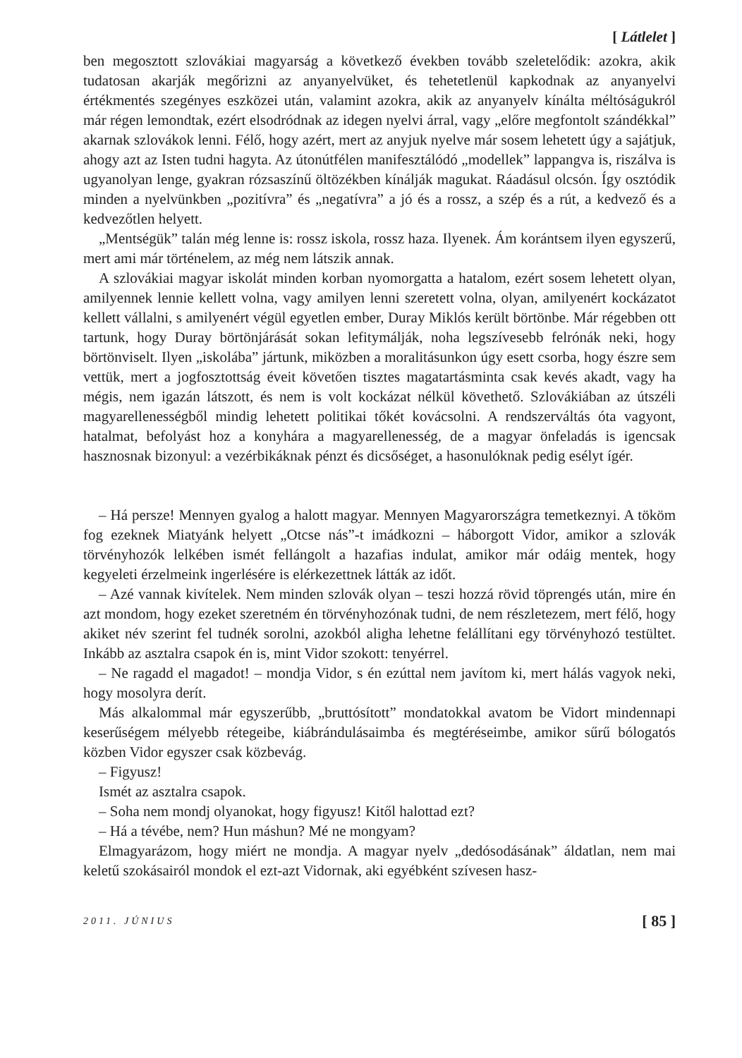[ Látlelet ]
ben megosztott szlovákiai magyarság a következő években tovább szeletelődik: azokra, akik tudatosan akarják megőrizni az anyanyelvüket, és tehetetlenül kapkodnak az anyanyelvi értékmentés szegényes eszközei után, valamint azokra, akik az anyanyelv kínálta méltóságukról már régen lemondtak, ezért elsodródnak az idegen nyelvi árral, vagy „előre megfontolt szándékkal” akarnak szlovákok lenni. Félő, hogy azért, mert az anyjuk nyelve már sosem lehetett úgy a sajátjuk, ahogy azt az Isten tudni hagyta. Az útonútfélen manifesztálódó „modellek” lappangva is, riszálva is ugyanolyan lenge, gyakran rózsaszínű öltözékben kínálják magukat. Ráadásul olcsón. Így osztódik minden a nyelvünkben „pozitívra” és „negatívra” a jó és a rossz, a szép és a rút, a kedvező és a kedvezőtlen helyett.
„Mentségük” talán még lenne is: rossz iskola, rossz haza. Ilyenek. Ám korántsem ilyen egyszerű, mert ami már történelem, az még nem látszik annak.
A szlovákiai magyar iskolát minden korban nyomorgatta a hatalom, ezért sosem lehetett olyan, amilyennek lennie kellett volna, vagy amilyen lenni szeretett volna, olyan, amilyenért kockázatot kellett vállalni, s amilyenért végül egyetlen ember, Duray Miklós került börtönbe. Már régebben ott tartunk, hogy Duray börtönjárását sokan lefitymálják, noha legszívesebb felrónák neki, hogy börtönviselt. Ilyen „iskolába” jártunk, miközben a moralitásunkon úgy esett csorba, hogy észre sem vettük, mert a jogfosztottság éveit követően tisztes magatartásminta csak kevés akadt, vagy ha mégis, nem igazán látszott, és nem is volt kockázat nélkül követhető. Szlovákiában az útszéli magyarellenességből mindig lehetett politikai tőkét kovácsolni. A rendszerváltás óta vagyont, hatalmat, befolyást hoz a konyhára a magyarellenesség, de a magyar önfeladás is igencsak hasznosnak bizonyul: a vezérbikáknak pénzt és dicsőséget, a hasonulóknak pedig esélyt ígér.
– Há persze! Mennyen gyalog a halott magyar. Mennyen Magyarországra temetkeznyi. A tököm fog ezeknek Miatyánk helyett „Otcse nás”-t imádkozni – háborgott Vidor, amikor a szlovák törvényhozók lelkében ismét fellángolt a hazafias indulat, amikor már odáig mentek, hogy kegyeleti érzelmeink ingerlésére is elérkezettnek látták az időt.
– Azé vannak kivítelek. Nem minden szlovák olyan – teszi hozzá rövid töprengés után, mire én azt mondom, hogy ezeket szeretném én törvényhozónak tudni, de nem részletezem, mert félő, hogy akiket név szerint fel tudnék sorolni, azokból aligha lehetne felállítani egy törvényhozó testültet. Inkább az asztalra csapok én is, mint Vidor szokott: tenyérrel.
– Ne ragadd el magadot! – mondja Vidor, s én ezúttal nem javítom ki, mert hálás vagyok neki, hogy mosolyra derít.
Más alkalommal már egyszerűbb, „bruttósított” mondatokkal avatom be Vidort mindennapi keserűségem mélyebb rétegeibe, kiábrándulásaimba és megtéréseimbe, amikor sűrű bólogatós közben Vidor egyszer csak közbevág.
– Figyusz!
Ismét az asztalra csapok.
– Soha nem mondj olyanokat, hogy figyusz! Kitől halottad ezt?
– Há a tévébe, nem? Hun máshun? Mé ne mongyam?
Elmagyarázom, hogy miért ne mondja. A magyar nyelv „dedósodásának” áldatlan, nem mai keletű szokásairól mondok el ezt-azt Vidornak, aki egyébként szívesen hasz-
2011. JÚNIUS [ 85 ]